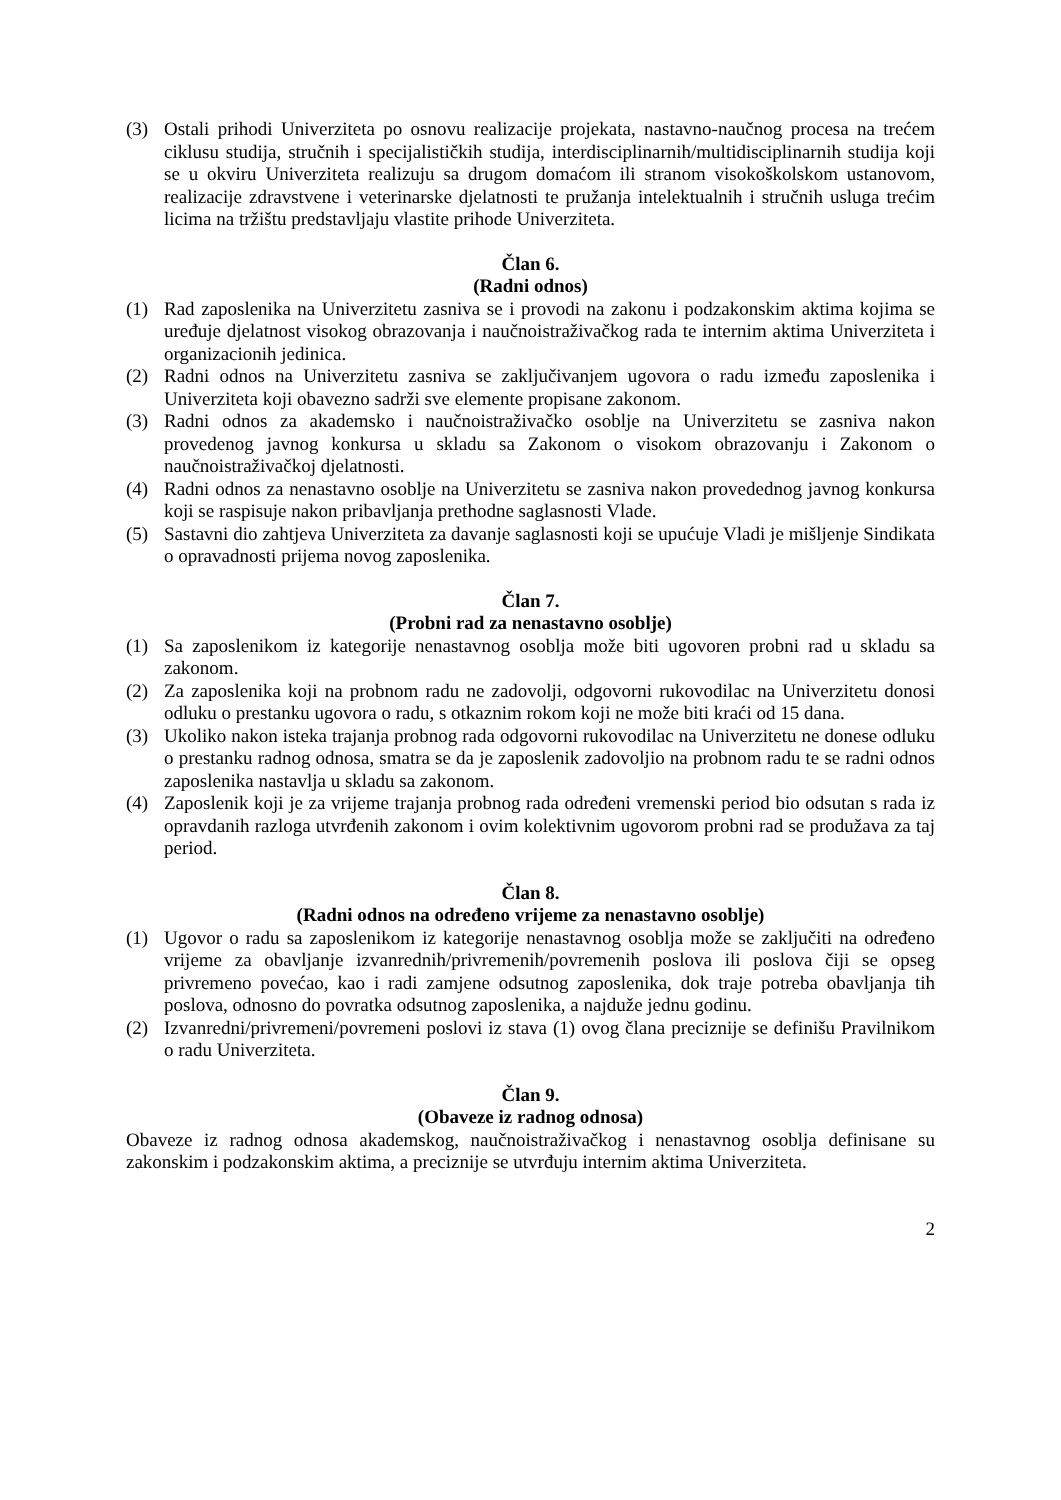(3) Ostali prihodi Univerziteta po osnovu realizacije projekata, nastavno-naučnog procesa na trećem ciklusu studija, stručnih i specijalističkih studija, interdisciplinarnih/multidisciplinarnih studija koji se u okviru Univerziteta realizuju sa drugom domaćom ili stranom visokoškolskom ustanovom, realizacije zdravstvene i veterinarske djelatnosti te pružanja intelektualnih i stručnih usluga trećim licima na tržištu predstavljaju vlastite prihode Univerziteta.
Član 6.
(Radni odnos)
(1) Rad zaposlenika na Univerzitetu zasniva se i provodi na zakonu i podzakonskim aktima kojima se uređuje djelatnost visokog obrazovanja i naučnoistraživačkog rada te internim aktima Univerziteta i organizacionih jedinica.
(2) Radni odnos na Univerzitetu zasniva se zaključivanjem ugovora o radu između zaposlenika i Univerziteta koji obavezno sadrži sve elemente propisane zakonom.
(3) Radni odnos za akademsko i naučnoistraživačko osoblje na Univerzitetu se zasniva nakon provedenog javnog konkursa u skladu sa Zakonom o visokom obrazovanju i Zakonom o naučnoistraživačkoj djelatnosti.
(4) Radni odnos za nenastavno osoblje na Univerzitetu se zasniva nakon provedednog javnog konkursa koji se raspisuje nakon pribavljanja prethodne saglasnosti Vlade.
(5) Sastavni dio zahtjeva Univerziteta za davanje saglasnosti koji se upućuje Vladi je mišljenje Sindikata o opravadnosti prijema novog zaposlenika.
Član 7.
(Probni rad za nenastavno osoblje)
(1) Sa zaposlenikom iz kategorije nenastavnog osoblja može biti ugovoren probni rad u skladu sa zakonom.
(2) Za zaposlenika koji na probnom radu ne zadovolji, odgovorni rukovodilac na Univerzitetu donosi odluku o prestanku ugovora o radu, s otkaznim rokom koji ne može biti kraći od 15 dana.
(3) Ukoliko nakon isteka trajanja probnog rada odgovorni rukovodilac na Univerzitetu ne donese odluku o prestanku radnog odnosa, smatra se da je zaposlenik zadovoljio na probnom radu te se radni odnos zaposlenika nastavlja u skladu sa zakonom.
(4) Zaposlenik koji je za vrijeme trajanja probnog rada određeni vremenski period bio odsutan s rada iz opravdanih razloga utvrđenih zakonom i ovim kolektivnim ugovorom probni rad se produžava za taj period.
Član 8.
(Radni odnos na određeno vrijeme za nenastavno osoblje)
(1) Ugovor o radu sa zaposlenikom iz kategorije nenastavnog osoblja može se zaključiti na određeno vrijeme za obavljanje izvanrednih/privremenih/povremenih poslova ili poslova čiji se opseg privremeno povećao, kao i radi zamjene odsutnog zaposlenika, dok traje potreba obavljanja tih poslova, odnosno do povratka odsutnog zaposlenika, a najduže jednu godinu.
(2) Izvanredni/privremeni/povremeni poslovi iz stava (1) ovog člana preciznije se definišu Pravilnikom o radu Univerziteta.
Član 9.
(Obaveze iz radnog odnosa)
Obaveze iz radnog odnosa akademskog, naučnoistraživačkog i nenastavnog osoblja definisane su zakonskim i podzakonskim aktima, a preciznije se utvrđuju internim aktima Univerziteta.
2